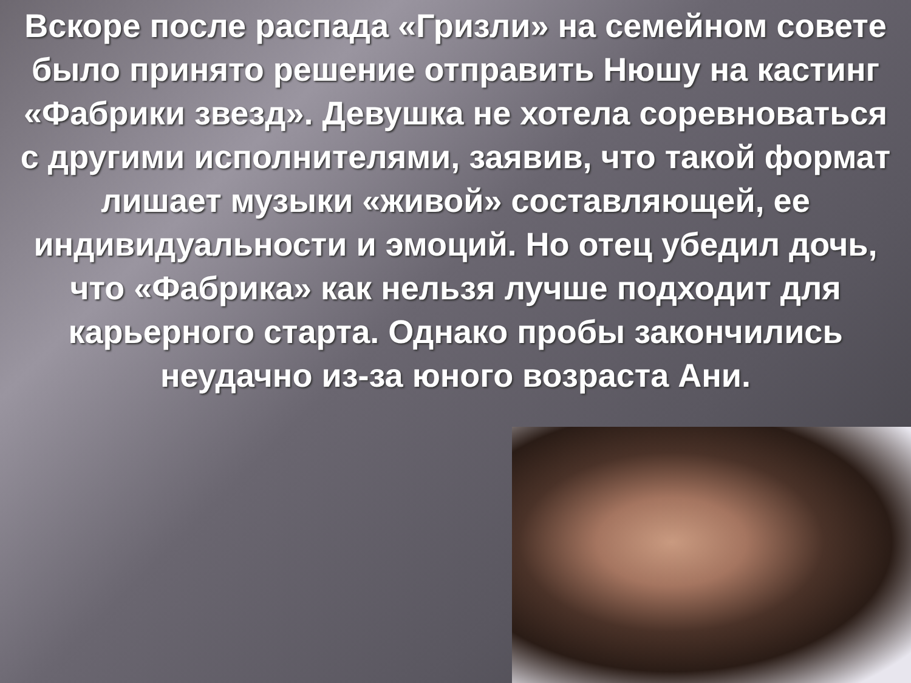Вскоре после распада «Гризли» на семейном совете было принято решение отправить Нюшу на кастинг «Фабрики звезд». Девушка не хотела соревноваться с другими исполнителями, заявив, что такой формат лишает музыки «живой» составляющей, ее индивидуальности и эмоций. Но отец убедил дочь, что «Фабрика» как нельзя лучше подходит для карьерного старта. Однако пробы закончились неудачно из-за юного возраста Ани.